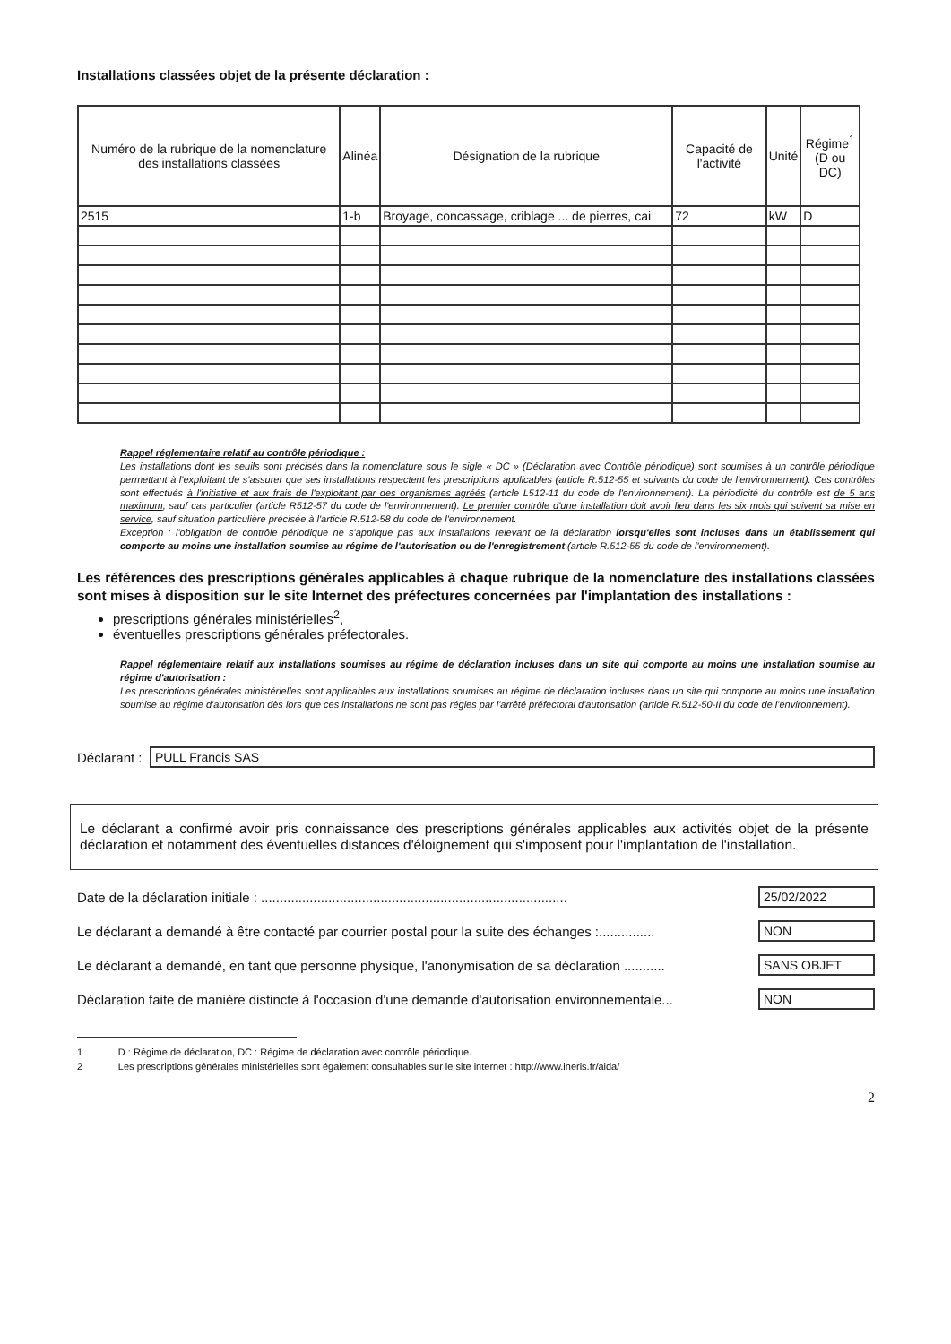Installations classées objet de la présente déclaration :
| Numéro de la rubrique de la nomenclature des installations classées | Alinéa | Désignation de la rubrique | Capacité de l'activité | Unité | Régime<sup>1</sup> (D ou DC) |
| --- | --- | --- | --- | --- | --- |
| 2515 | 1-b | Broyage, concassage, criblage ... de pierres, cai | 72 | kW | D |
Rappel réglementaire relatif au contrôle périodique :
Les installations dont les seuils sont précisés dans la nomenclature sous le sigle « DC » (Déclaration avec Contrôle périodique) sont soumises à un contrôle périodique permettant à l'exploitant de s'assurer que ses installations respectent les prescriptions applicables (article R.512-55 et suivants du code de l'environnement). Ces contrôles sont effectués à l'initiative et aux frais de l'exploitant par des organismes agréés (article L512-11 du code de l'environnement). La périodicité du contrôle est de 5 ans maximum, sauf cas particulier (article R512-57 du code de l'environnement). Le premier contrôle d'une installation doit avoir lieu dans les six mois qui suivent sa mise en service, sauf situation particulière précisée à l'article R.512-58 du code de l'environnement.
Exception : l'obligation de contrôle périodique ne s'applique pas aux installations relevant de la déclaration lorsqu'elles sont incluses dans un établissement qui comporte au moins une installation soumise au régime de l'autorisation ou de l'enregistrement (article R.512-55 du code de l'environnement).
Les références des prescriptions générales applicables à chaque rubrique de la nomenclature des installations classées sont mises à disposition sur le site Internet des préfectures concernées par l'implantation des installations :
prescriptions générales ministérielles<sup>2</sup>,
éventuelles prescriptions générales préfectorales.
Rappel réglementaire relatif aux installations soumises au régime de déclaration incluses dans un site qui comporte au moins une installation soumise au régime d'autorisation :
Les prescriptions générales ministérielles sont applicables aux installations soumises au régime de déclaration incluses dans un site qui comporte au moins une installation soumise au régime d'autorisation dès lors que ces installations ne sont pas régies par l'arrêté préfectoral d'autorisation (article R.512-50-II du code de l'environnement).
Déclarant : PULL Francis SAS
Le déclarant a confirmé avoir pris connaissance des prescriptions générales applicables aux activités objet de la présente déclaration et notamment des éventuelles distances d'éloignement qui s'imposent pour l'implantation de l'installation.
Date de la déclaration initiale : .................................................................................. 25/02/2022
Le déclarant a demandé à être contacté par courrier postal pour la suite des échanges :............... NON
Le déclarant a demandé, en tant que personne physique, l'anonymisation de sa déclaration ........... SANS OBJET
Déclaration faite de manière distincte à l'occasion d'une demande d'autorisation environnementale... NON
1 D : Régime de déclaration, DC : Régime de déclaration avec contrôle périodique.
2 Les prescriptions générales ministérielles sont également consultables sur le site internet : http://www.ineris.fr/aida/
2